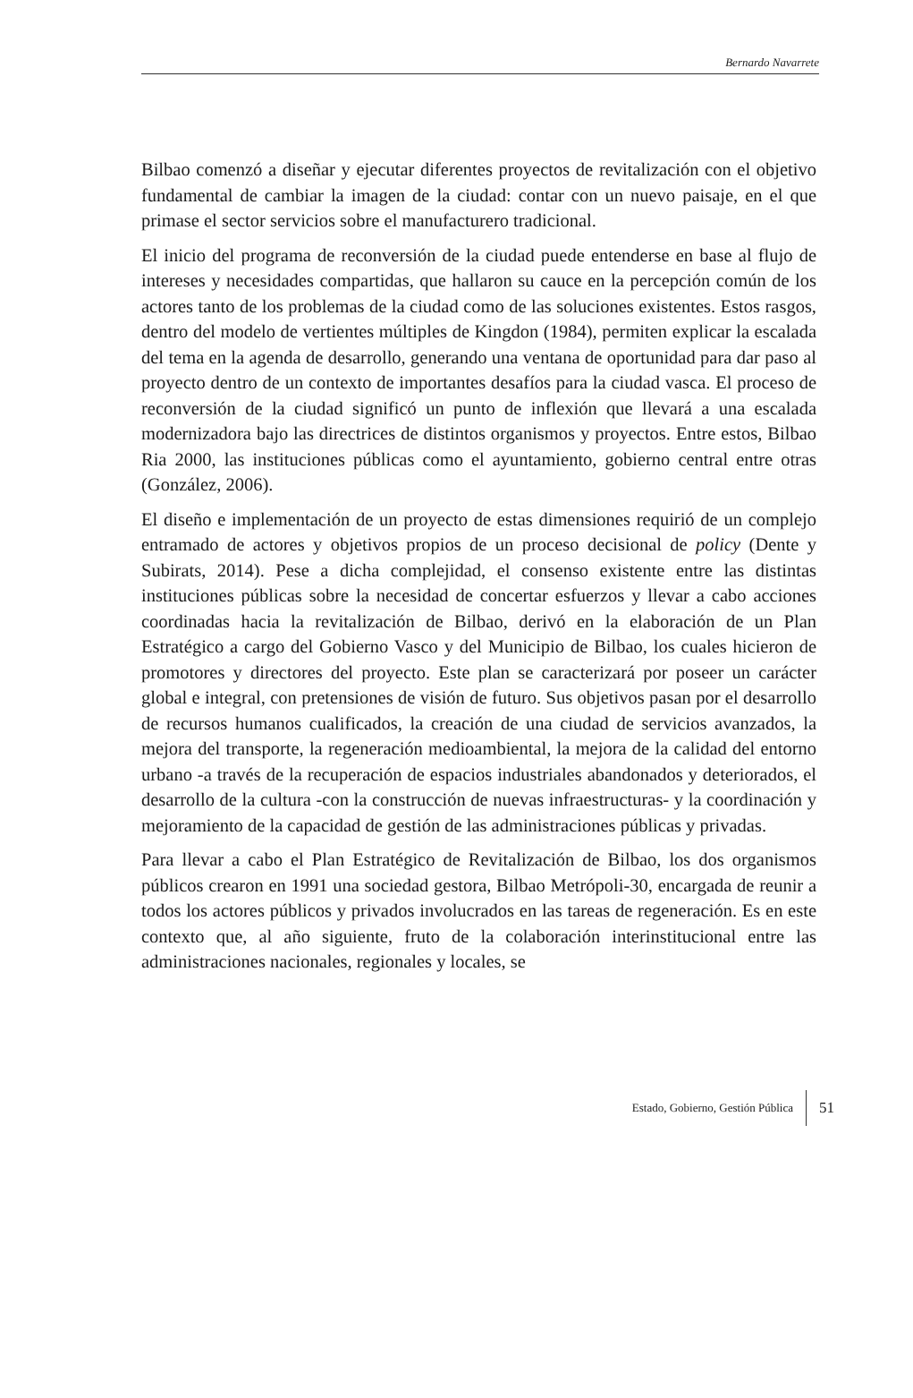Bernardo Navarrete
Bilbao comenzó a diseñar y ejecutar diferentes proyectos de revitalización con el objetivo fundamental de cambiar la imagen de la ciudad: contar con un nuevo paisaje, en el que primase el sector servicios sobre el manufacturero tradicional.
El inicio del programa de reconversión de la ciudad puede entenderse en base al flujo de intereses y necesidades compartidas, que hallaron su cauce en la percepción común de los actores tanto de los problemas de la ciudad como de las soluciones existentes. Estos rasgos, dentro del modelo de vertientes múltiples de Kingdon (1984), permiten explicar la escalada del tema en la agenda de desarrollo, generando una ventana de oportunidad para dar paso al proyecto dentro de un contexto de importantes desafíos para la ciudad vasca. El proceso de reconversión de la ciudad significó un punto de inflexión que llevará a una escalada modernizadora bajo las directrices de distintos organismos y proyectos. Entre estos, Bilbao Ria 2000, las instituciones públicas como el ayuntamiento, gobierno central entre otras (González, 2006).
El diseño e implementación de un proyecto de estas dimensiones requirió de un complejo entramado de actores y objetivos propios de un proceso decisional de policy (Dente y Subirats, 2014). Pese a dicha complejidad, el consenso existente entre las distintas instituciones públicas sobre la necesidad de concertar esfuerzos y llevar a cabo acciones coordinadas hacia la revitalización de Bilbao, derivó en la elaboración de un Plan Estratégico a cargo del Gobierno Vasco y del Municipio de Bilbao, los cuales hicieron de promotores y directores del proyecto. Este plan se caracterizará por poseer un carácter global e integral, con pretensiones de visión de futuro. Sus objetivos pasan por el desarrollo de recursos humanos cualificados, la creación de una ciudad de servicios avanzados, la mejora del transporte, la regeneración medioambiental, la mejora de la calidad del entorno urbano -a través de la recuperación de espacios industriales abandonados y deteriorados, el desarrollo de la cultura -con la construcción de nuevas infraestructuras- y la coordinación y mejoramiento de la capacidad de gestión de las administraciones públicas y privadas.
Para llevar a cabo el Plan Estratégico de Revitalización de Bilbao, los dos organismos públicos crearon en 1991 una sociedad gestora, Bilbao Metrópoli-30, encargada de reunir a todos los actores públicos y privados involucrados en las tareas de regeneración. Es en este contexto que, al año siguiente, fruto de la colaboración interinstitucional entre las administraciones nacionales, regionales y locales, se
Estado, Gobierno, Gestión Pública 51